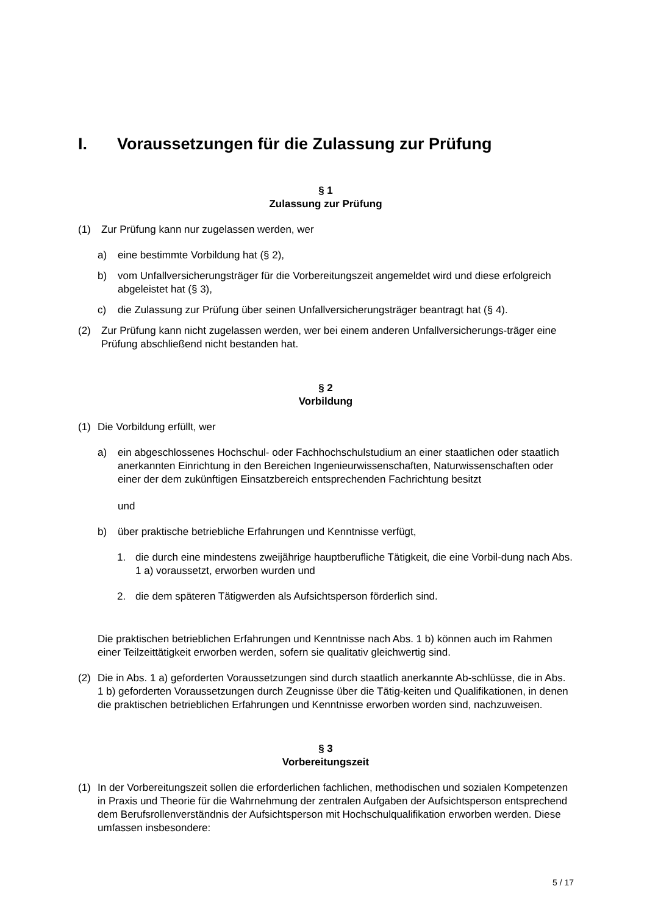I. Voraussetzungen für die Zulassung zur Prüfung
§ 1
Zulassung zur Prüfung
(1) Zur Prüfung kann nur zugelassen werden, wer
a) eine bestimmte Vorbildung hat (§ 2),
b) vom Unfallversicherungsträger für die Vorbereitungszeit angemeldet wird und diese erfolgreich abgeleistet hat (§ 3),
c) die Zulassung zur Prüfung über seinen Unfallversicherungsträger beantragt hat (§ 4).
(2) Zur Prüfung kann nicht zugelassen werden, wer bei einem anderen Unfallversicherungs-träger eine Prüfung abschließend nicht bestanden hat.
§ 2
Vorbildung
(1) Die Vorbildung erfüllt, wer
a) ein abgeschlossenes Hochschul- oder Fachhochschulstudium an einer staatlichen oder staatlich anerkannten Einrichtung in den Bereichen Ingenieurwissenschaften, Naturwissenschaften oder einer der dem zukünftigen Einsatzbereich entsprechenden Fachrichtung besitzt
und
b) über praktische betriebliche Erfahrungen und Kenntnisse verfügt,
1. die durch eine mindestens zweijährige hauptberufliche Tätigkeit, die eine Vorbil-dung nach Abs. 1 a) voraussetzt, erworben wurden und
2. die dem späteren Tätigwerden als Aufsichtsperson förderlich sind.
Die praktischen betrieblichen Erfahrungen und Kenntnisse nach Abs. 1 b) können auch im Rahmen einer Teilzeittätigkeit erworben werden, sofern sie qualitativ gleichwertig sind.
(2) Die in Abs. 1 a) geforderten Voraussetzungen sind durch staatlich anerkannte Ab-schlüsse, die in Abs. 1 b) geforderten Voraussetzungen durch Zeugnisse über die Tätig-keiten und Qualifikationen, in denen die praktischen betrieblichen Erfahrungen und Kenntnisse erworben worden sind, nachzuweisen.
§ 3
Vorbereitungszeit
(1) In der Vorbereitungszeit sollen die erforderlichen fachlichen, methodischen und sozialen Kompetenzen in Praxis und Theorie für die Wahrnehmung der zentralen Aufgaben der Aufsichtsperson entsprechend dem Berufsrollenverständnis der Aufsichtsperson mit Hochschulqualifikation erworben werden. Diese umfassen insbesondere:
5 / 17